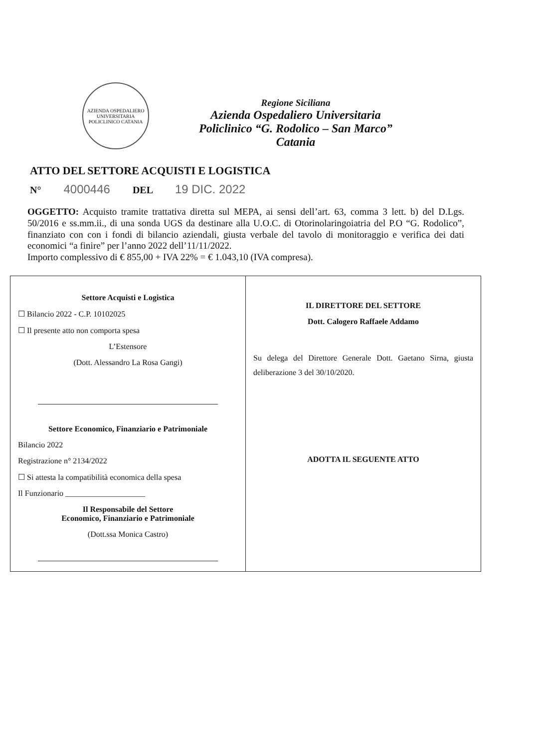AZIENDA OSPEDALIERO UNIVERSITARIA POLICLINICO CATANIA
Regione Siciliana
Azienda Ospedaliero Universitaria
Policlinico “G. Rodolico – San Marco”
Catania
ATTO DEL SETTORE ACQUISTI E LOGISTICA
N° 4000446 DEL 19 DIC. 2022
OGGETTO: Acquisto tramite trattativa diretta sul MEPA, ai sensi dell’art. 63, comma 3 lett. b) del D.Lgs. 50/2016 e ss.mm.ii., di una sonda UGS da destinare alla U.O.C. di Otorinolaringoiatria del P.O “G. Rodolico”, finanziato con con i fondi di bilancio aziendali, giusta verbale del tavolo di monitoraggio e verifica dei dati economici “a finire” per l’anno 2022 dell’11/11/2022.
Importo complessivo di € 855,00 + IVA 22% = € 1.043,10 (IVA compresa).
| Settore Acquisti e Logistica ☐ Bilancio 2022 - C.P. 10102025 ☐ Il presente atto non comporta spesa L’Estensore (Dott. Alessandro La Rosa Gangi) Settore Economico, Finanziario e Patrimoniale Bilancio 2022 Registrazione n° 2134/2022 ☐ Si attesta la compatibilità economica della spesa Il Funzionario ____________________ Il Responsabile del Settore Economico, Finanziario e Patrimoniale (Dott.ssa Monica Castro) | IL DIRETTORE DEL SETTORE Dott. Calogero Raffaele Addamo Su delega del Direttore Generale Dott. Gaetano Sirna, giusta deliberazione 3 del 30/10/2020. ADOTTA IL SEGUENTE ATTO |